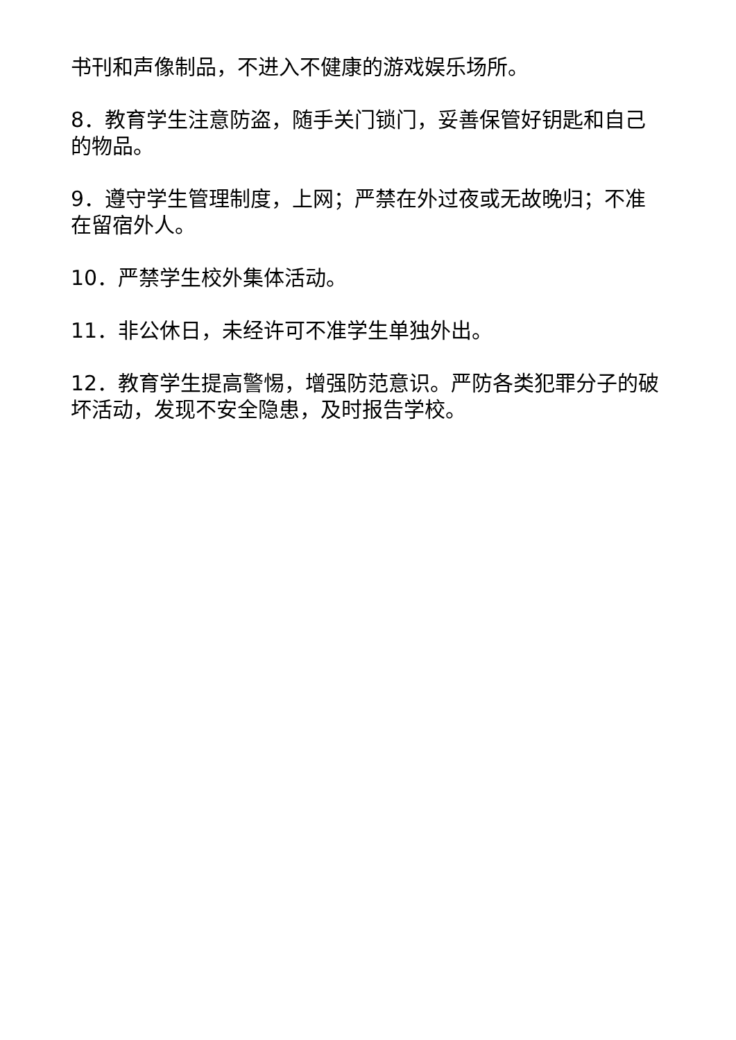书刊和声像制品，不进入不健康的游戏娱乐场所。
8．教育学生注意防盗，随手关门锁门，妥善保管好钥匙和自己的物品。
9．遵守学生管理制度，上网；严禁在外过夜或无故晚归；不准在留宿外人。
10．严禁学生校外集体活动。
11．非公休日，未经许可不准学生单独外出。
12．教育学生提高警惕，增强防范意识。严防各类犯罪分子的破坏活动，发现不安全隐患，及时报告学校。